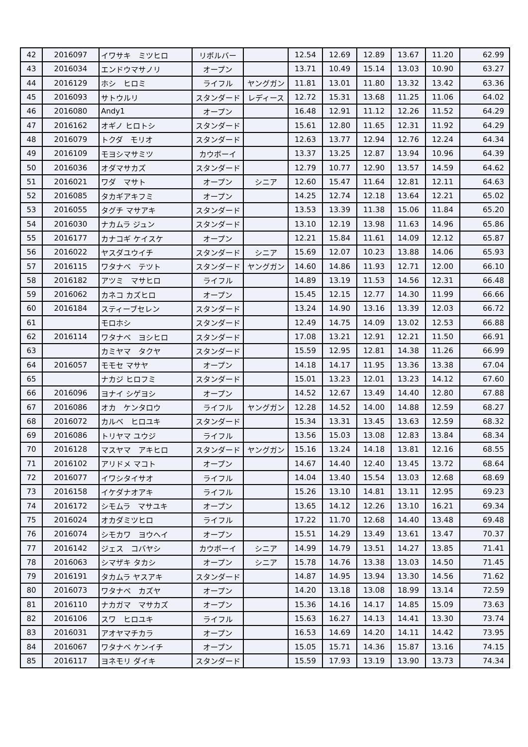| 42 | 2016097 | イワサキ ミツヒロ | リボルバー | | 12.54 | 12.69 | 12.89 | 13.67 | 11.20 | 62.99 |
| 43 | 2016034 | エンドウマサノリ | オープン | | 13.71 | 10.49 | 15.14 | 13.03 | 10.90 | 63.27 |
| 44 | 2016129 | ホシ ヒロミ | ライフル | ヤングガン | 11.81 | 13.01 | 11.80 | 13.32 | 13.42 | 63.36 |
| 45 | 2016093 | サトウルリ | スタンダード | レディース | 12.72 | 15.31 | 13.68 | 11.25 | 11.06 | 64.02 |
| 46 | 2016080 | Andy1 | オープン | | 16.48 | 12.91 | 11.12 | 12.26 | 11.52 | 64.29 |
| 47 | 2016162 | オギノ ヒロトシ | スタンダード | | 15.61 | 12.80 | 11.65 | 12.31 | 11.92 | 64.29 |
| 48 | 2016079 | トクダ モリオ | スタンダード | | 12.63 | 13.77 | 12.94 | 12.76 | 12.24 | 64.34 |
| 49 | 2016109 | モヨシマサミツ | カウボーイ | | 13.37 | 13.25 | 12.87 | 13.94 | 10.96 | 64.39 |
| 50 | 2016036 | オダマサカズ | スタンダード | | 12.79 | 10.77 | 12.90 | 13.57 | 14.59 | 64.62 |
| 51 | 2016021 | ワダ マサト | オープン | シニア | 12.60 | 15.47 | 11.64 | 12.81 | 12.11 | 64.63 |
| 52 | 2016085 | タカギアキフミ | オープン | | 14.25 | 12.74 | 12.18 | 13.64 | 12.21 | 65.02 |
| 53 | 2016055 | タグチ マサアキ | スタンダード | | 13.53 | 13.39 | 11.38 | 15.06 | 11.84 | 65.20 |
| 54 | 2016030 | ナカムラ ジュン | スタンダード | | 13.10 | 12.19 | 13.98 | 11.63 | 14.96 | 65.86 |
| 55 | 2016177 | カナコギ ケイスケ | オープン | | 12.21 | 15.84 | 11.61 | 14.09 | 12.12 | 65.87 |
| 56 | 2016022 | ヤスダユウイチ | スタンダード | シニア | 15.69 | 12.07 | 10.23 | 13.88 | 14.06 | 65.93 |
| 57 | 2016115 | ワタナベ テツト | スタンダード | ヤングガン | 14.60 | 14.86 | 11.93 | 12.71 | 12.00 | 66.10 |
| 58 | 2016182 | アツミ マサヒロ | ライフル | | 14.89 | 13.19 | 11.53 | 14.56 | 12.31 | 66.48 |
| 59 | 2016062 | カネコ カズヒロ | オープン | | 15.45 | 12.15 | 12.77 | 14.30 | 11.99 | 66.66 |
| 60 | 2016184 | スティーブセレン | スタンダード | | 13.24 | 14.90 | 13.16 | 13.39 | 12.03 | 66.72 |
| 61 | | モロホシ | スタンダード | | 12.49 | 14.75 | 14.09 | 13.02 | 12.53 | 66.88 |
| 62 | 2016114 | ワタナベ ヨシヒロ | スタンダード | | 17.08 | 13.21 | 12.91 | 12.21 | 11.50 | 66.91 |
| 63 | | カミヤマ タクヤ | スタンダード | | 15.59 | 12.95 | 12.81 | 14.38 | 11.26 | 66.99 |
| 64 | 2016057 | モモセ マサヤ | オープン | | 14.18 | 14.17 | 11.95 | 13.36 | 13.38 | 67.04 |
| 65 | | ナカジ ヒロフミ | スタンダード | | 15.01 | 13.23 | 12.01 | 13.23 | 14.12 | 67.60 |
| 66 | 2016096 | ヨナイ シゲヨシ | オープン | | 14.52 | 12.67 | 13.49 | 14.40 | 12.80 | 67.88 |
| 67 | 2016086 | オカ ケンタロウ | ライフル | ヤングガン | 12.28 | 14.52 | 14.00 | 14.88 | 12.59 | 68.27 |
| 68 | 2016072 | カルベ ヒロユキ | スタンダード | | 15.34 | 13.31 | 13.45 | 13.63 | 12.59 | 68.32 |
| 69 | 2016086 | トリヤマ ユウジ | ライフル | | 13.56 | 15.03 | 13.08 | 12.83 | 13.84 | 68.34 |
| 70 | 2016128 | マスヤマ アキヒロ | スタンダード | ヤングガン | 15.16 | 13.24 | 14.18 | 13.81 | 12.16 | 68.55 |
| 71 | 2016102 | アリドメ マコト | オープン | | 14.67 | 14.40 | 12.40 | 13.45 | 13.72 | 68.64 |
| 72 | 2016077 | イワシタイサオ | ライフル | | 14.04 | 13.40 | 15.54 | 13.03 | 12.68 | 68.69 |
| 73 | 2016158 | イケダナオアキ | ライフル | | 15.26 | 13.10 | 14.81 | 13.11 | 12.95 | 69.23 |
| 74 | 2016172 | シモムラ マサユキ | オープン | | 13.65 | 14.12 | 12.26 | 13.10 | 16.21 | 69.34 |
| 75 | 2016024 | オカダミツヒロ | ライフル | | 17.22 | 11.70 | 12.68 | 14.40 | 13.48 | 69.48 |
| 76 | 2016074 | シモカワ ヨウヘイ | オープン | | 15.51 | 14.29 | 13.49 | 13.61 | 13.47 | 70.37 |
| 77 | 2016142 | ジェス コバヤシ | カウボーイ | シニア | 14.99 | 14.79 | 13.51 | 14.27 | 13.85 | 71.41 |
| 78 | 2016063 | シマザキ タカシ | オープン | シニア | 15.78 | 14.76 | 13.38 | 13.03 | 14.50 | 71.45 |
| 79 | 2016191 | タカムラ ヤスアキ | スタンダード | | 14.87 | 14.95 | 13.94 | 13.30 | 14.56 | 71.62 |
| 80 | 2016073 | ワタナベ カズヤ | オープン | | 14.20 | 13.18 | 13.08 | 18.99 | 13.14 | 72.59 |
| 81 | 2016110 | ナカガマ マサカズ | オープン | | 15.36 | 14.16 | 14.17 | 14.85 | 15.09 | 73.63 |
| 82 | 2016106 | スワ ヒロユキ | ライフル | | 15.63 | 16.27 | 14.13 | 14.41 | 13.30 | 73.74 |
| 83 | 2016031 | アオヤマチカラ | オープン | | 16.53 | 14.69 | 14.20 | 14.11 | 14.42 | 73.95 |
| 84 | 2016067 | ワタナベ ケンイチ | オープン | | 15.05 | 15.71 | 14.36 | 15.87 | 13.16 | 74.15 |
| 85 | 2016117 | ヨネモリ ダイキ | スタンダード | | 15.59 | 17.93 | 13.19 | 13.90 | 13.73 | 74.34 |